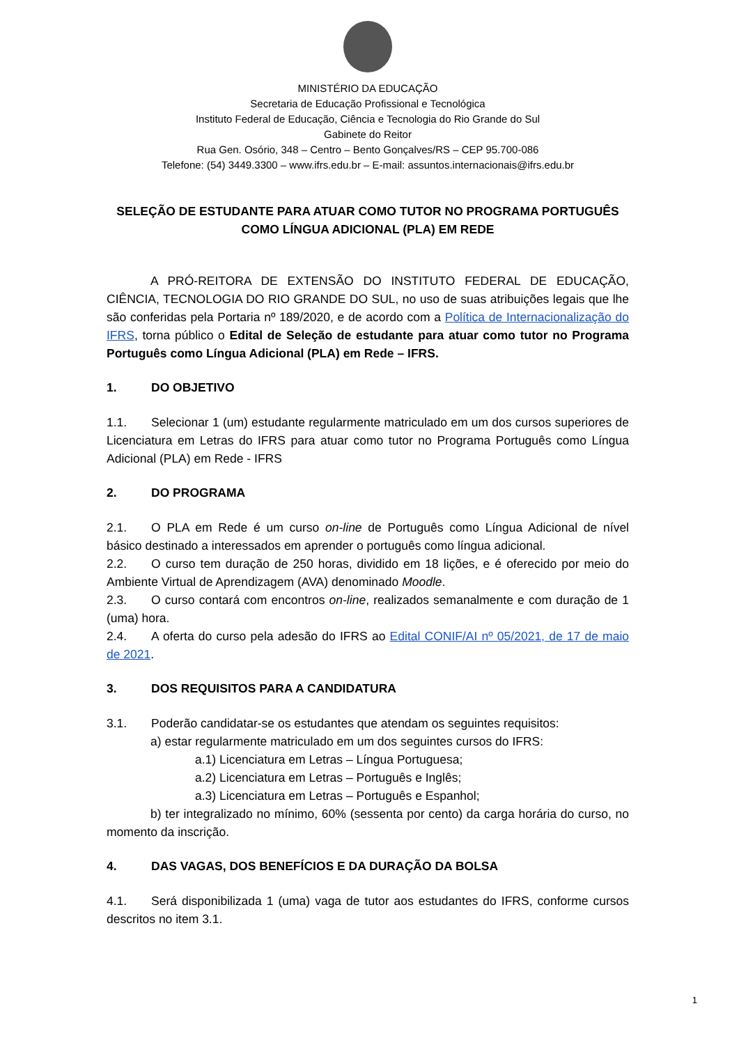MINISTÉRIO DA EDUCAÇÃO
Secretaria de Educação Profissional e Tecnológica
Instituto Federal de Educação, Ciência e Tecnologia do Rio Grande do Sul
Gabinete do Reitor
Rua Gen. Osório, 348 – Centro – Bento Gonçalves/RS – CEP 95.700-086
Telefone: (54) 3449.3300 – www.ifrs.edu.br – E-mail: assuntos.internacionais@ifrs.edu.br
SELEÇÃO DE ESTUDANTE PARA ATUAR COMO TUTOR NO PROGRAMA PORTUGUÊS COMO LÍNGUA ADICIONAL (PLA) EM REDE
A PRÓ-REITORA DE EXTENSÃO DO INSTITUTO FEDERAL DE EDUCAÇÃO, CIÊNCIA, TECNOLOGIA DO RIO GRANDE DO SUL, no uso de suas atribuições legais que lhe são conferidas pela Portaria nº 189/2020, e de acordo com a Política de Internacionalização do IFRS, torna público o Edital de Seleção de estudante para atuar como tutor no Programa Português como Língua Adicional (PLA) em Rede – IFRS.
1. DO OBJETIVO
1.1. Selecionar 1 (um) estudante regularmente matriculado em um dos cursos superiores de Licenciatura em Letras do IFRS para atuar como tutor no Programa Português como Língua Adicional (PLA) em Rede - IFRS
2. DO PROGRAMA
2.1. O PLA em Rede é um curso on-line de Português como Língua Adicional de nível básico destinado a interessados em aprender o português como língua adicional.
2.2. O curso tem duração de 250 horas, dividido em 18 lições, e é oferecido por meio do Ambiente Virtual de Aprendizagem (AVA) denominado Moodle.
2.3. O curso contará com encontros on-line, realizados semanalmente e com duração de 1 (uma) hora.
2.4. A oferta do curso pela adesão do IFRS ao Edital CONIF/AI nº 05/2021, de 17 de maio de 2021.
3. DOS REQUISITOS PARA A CANDIDATURA
3.1. Poderão candidatar-se os estudantes que atendam os seguintes requisitos:
a) estar regularmente matriculado em um dos seguintes cursos do IFRS:
a.1) Licenciatura em Letras – Língua Portuguesa;
a.2) Licenciatura em Letras – Português e Inglês;
a.3) Licenciatura em Letras – Português e Espanhol;
b) ter integralizado no mínimo, 60% (sessenta por cento) da carga horária do curso, no momento da inscrição.
4. DAS VAGAS, DOS BENEFÍCIOS E DA DURAÇÃO DA BOLSA
4.1. Será disponibilizada 1 (uma) vaga de tutor aos estudantes do IFRS, conforme cursos descritos no item 3.1.
1